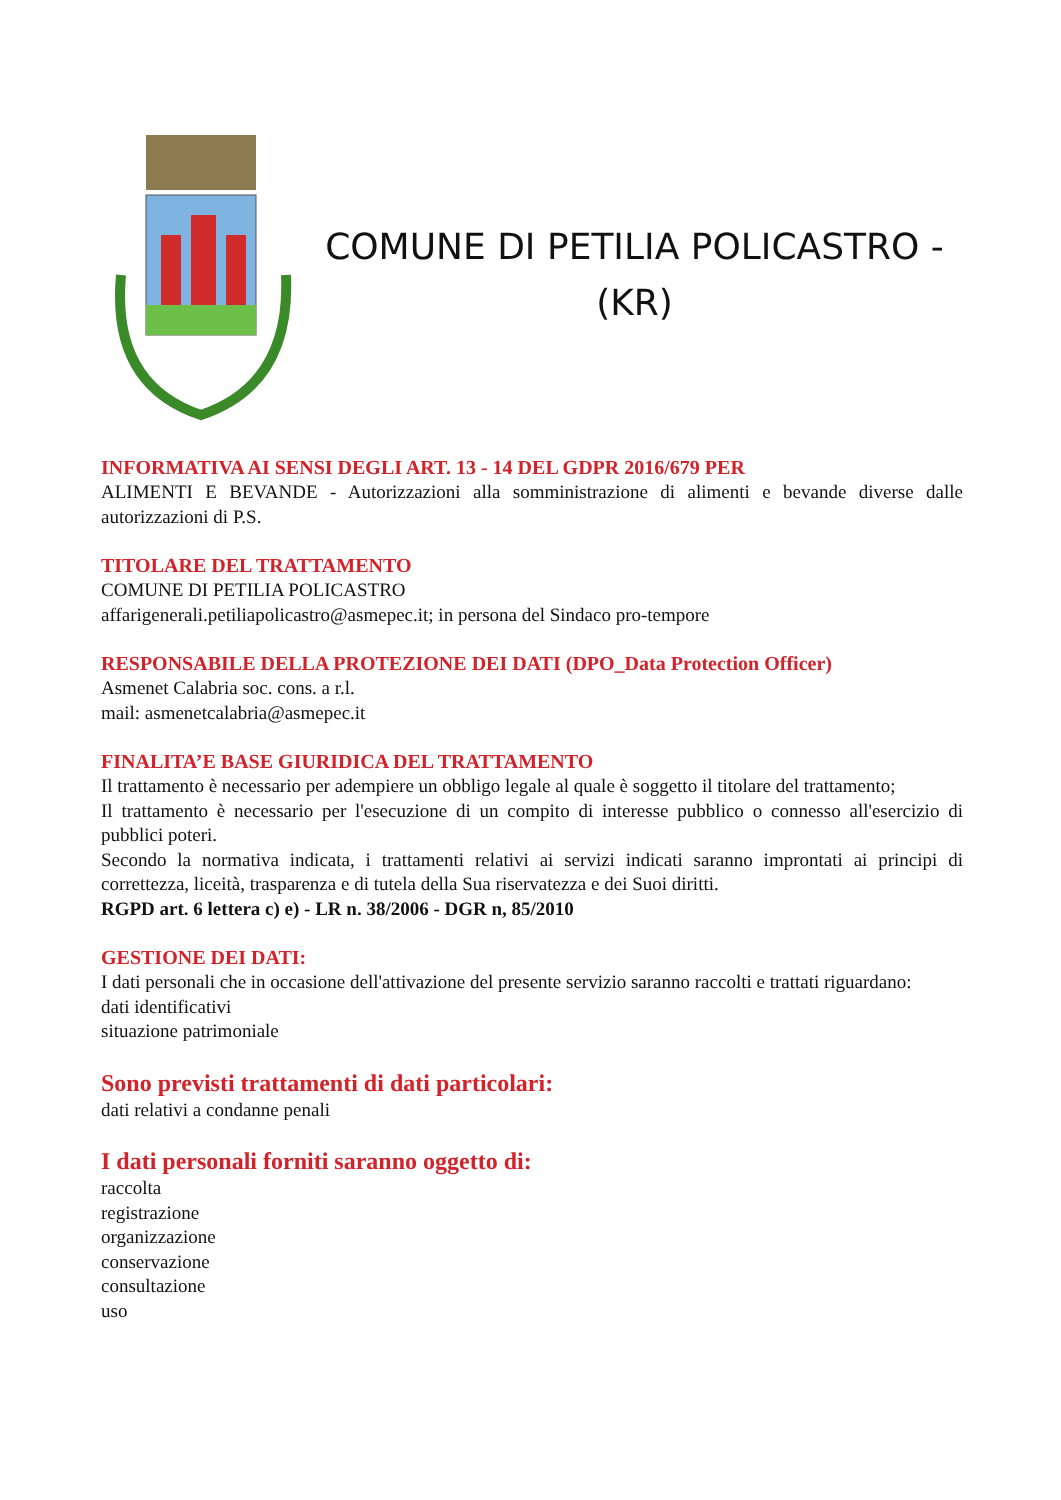COMUNE DI PETILIA POLICASTRO -
(KR)
INFORMATIVA AI SENSI DEGLI ART. 13 - 14 DEL GDPR 2016/679 PER
ALIMENTI E BEVANDE - Autorizzazioni alla somministrazione di alimenti e bevande diverse dalle autorizzazioni di P.S.
TITOLARE DEL TRATTAMENTO
COMUNE DI PETILIA POLICASTRO
affarigenerali.petiliapolicastro@asmepec.it; in persona del Sindaco pro-tempore
RESPONSABILE DELLA PROTEZIONE DEI DATI (DPO_Data Protection Officer)
Asmenet Calabria soc. cons. a r.l.
mail: asmenetcalabria@asmepec.it
FINALITA’E BASE GIURIDICA DEL TRATTAMENTO
Il trattamento è necessario per adempiere un obbligo legale al quale è soggetto il titolare del trattamento;
Il trattamento è necessario per l'esecuzione di un compito di interesse pubblico o connesso all'esercizio di pubblici poteri.
Secondo la normativa indicata, i trattamenti relativi ai servizi indicati saranno improntati ai principi di correttezza, liceità, trasparenza e di tutela della Sua riservatezza e dei Suoi diritti.
RGPD art. 6 lettera c) e) - LR n. 38/2006 - DGR n, 85/2010
GESTIONE DEI DATI:
I dati personali che in occasione dell'attivazione del presente servizio saranno raccolti e trattati riguardano:
dati identificativi
situazione patrimoniale
Sono previsti trattamenti di dati particolari:
dati relativi a condanne penali
I dati personali forniti saranno oggetto di:
raccolta
registrazione
organizzazione
conservazione
consultazione
uso